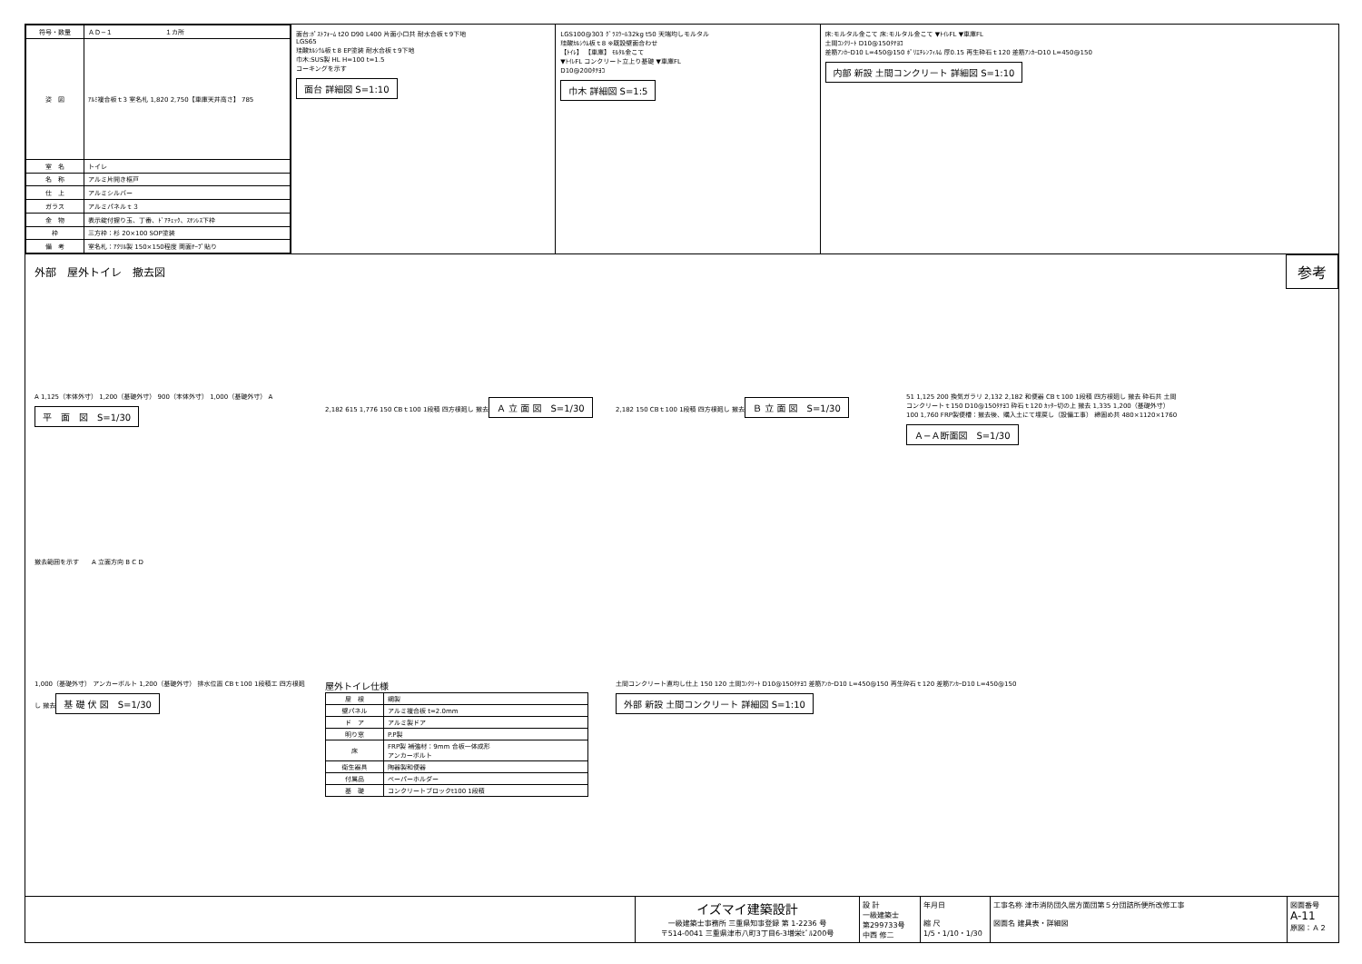| 符号・数量 | ＡＤ−１ １カ所 |
| 姿 図 | ｱﾙﾐ複合板ｔ3 室名札 1,820 2,750【車庫天井高さ】 785 |
| 室 名 | トイレ |
| 名 称 | アルミ片開き框戸 |
| 仕 上 | アルミシルバー |
| ガラス | アルミパネルｔ３ |
| 金 物 | 表示錠付握り玉、丁番、ﾄﾞｱﾁｪｯｸ、ｽﾃﾝﾚｽ下枠 |
| 枠 | 三方枠：杉 20×100 SOP塗装 |
| 備 考 | 室名札：ｱｸﾘﾙ製 150×150程度 両面ﾃｰﾌﾟ貼り |
面台:ﾎﾟｽﾄﾌｫｰﾑ t20 D90 L400 片面小口共 耐水合板ｔ9下地
LGS65
珪酸ｶﾙｼｳﾑ板ｔ8 EP塗装 耐水合板ｔ9下地
巾木:SUS製 HL H=100 t=1.5
コーキングを示す
面台 詳細図 S=1:10
LGS100@303 ｸﾞﾗｽｳｰﾙ32kg t50 天端均しモルタル
珪酸ｶﾙｼｳﾑ板ｔ8 ※既設壁面合わせ
【ﾄｲﾚ】 【車庫】 ﾓﾙﾀﾙ金こて
▼ﾄｲﾚFL コンクリート立上り基礎 ▼車庫FL
D10@200ﾀﾃﾖｺ
巾木 詳細図 S=1:5
床:モルタル金こて 床:モルタル金こて ▼ﾄｲﾚFL ▼車庫FL
土間ｺﾝｸﾘｰﾄ D10@150ﾀﾃﾖｺ
差筋ｱﾝｶｰD10 L=450@150 ﾎﾟﾘｴﾁﾚﾝﾌｨﾙﾑ 厚0.15 再生砕石ｔ120 差筋ｱﾝｶｰD10 L=450@150
内部 新設 土間コンクリート 詳細図 S=1:10
参考
外部　屋外トイレ　撤去図
A 1,125（本体外寸） 1,200（基礎外寸） 900（本体外寸） 1,000（基礎外寸） A
平　面　図　S=1/30
2,182 615 1,776 150 CBｔ100 1段積 四方根廻し 撤去
Ａ 立 面 図　S=1/30
2,182 150 CBｔ100 1段積 四方根廻し 撤去
Ｂ 立 面 図　S=1/30
51 1,125 200 換気ガラリ 2,132 2,182 和便器 CBｔ100 1段積 四方根廻し 撤去 砕石共 土間コンクリートｔ150 D10@150ﾀﾃﾖｺ 砕石ｔ120 ｶｯﾀｰ切の上 撤去 1,335 1,200（基礎外寸） 100 1,760 FRP製便槽：撤去後、購入土にて埋戻し（設備工事） 締固め共 480×1120×1760
Ａ−Ａ断面図　S=1/30
撤去範囲を示す　　A 立面方向 B C D
1,000（基礎外寸） アンカーボルト 1,200（基礎外寸） 排水位置 CBｔ100 1段積工 四方根廻し 撤去
基 礎 伏 図　S=1/30
屋外トイレ仕様
| 屋 根 | 鋼製 |
| 壁パネル | アルミ複合板 t=2.0mm |
| ド ア | アルミ製ドア |
| 明り窓 | P.P製 |
| 床 | FRP製 補強材：9mm 合板一体成形 アンカーボルト |
| 衛生器具 | 陶器製和便器 |
| 付属品 | ペーパーホルダー |
| 基 礎 | コンクリートブロックt100 1段積 |
土間コンクリート直均し仕上 150 120 土間ｺﾝｸﾘｰﾄ D10@150ﾀﾃﾖｺ 差筋ｱﾝｶｰD10 L=450@150 再生砕石ｔ120 差筋ｱﾝｶｰD10 L=450@150
外部 新設 土間コンクリート 詳細図 S=1:10
イズマイ建築設計
一級建築士事務所 三重県知事登録 第 1-2236 号
〒514-0041 三重県津市八町3丁目6-3増栄ﾋﾞﾙ200号
設 計
一級建築士
第299733号
中西 修二
年月日
縮 尺
1/5・1/10・1/30
工事名称 津市消防団久居方面団第５分団詰所便所改修工事
図面名 建具表・詳細図
図面番号
A-11
原図：Ａ２